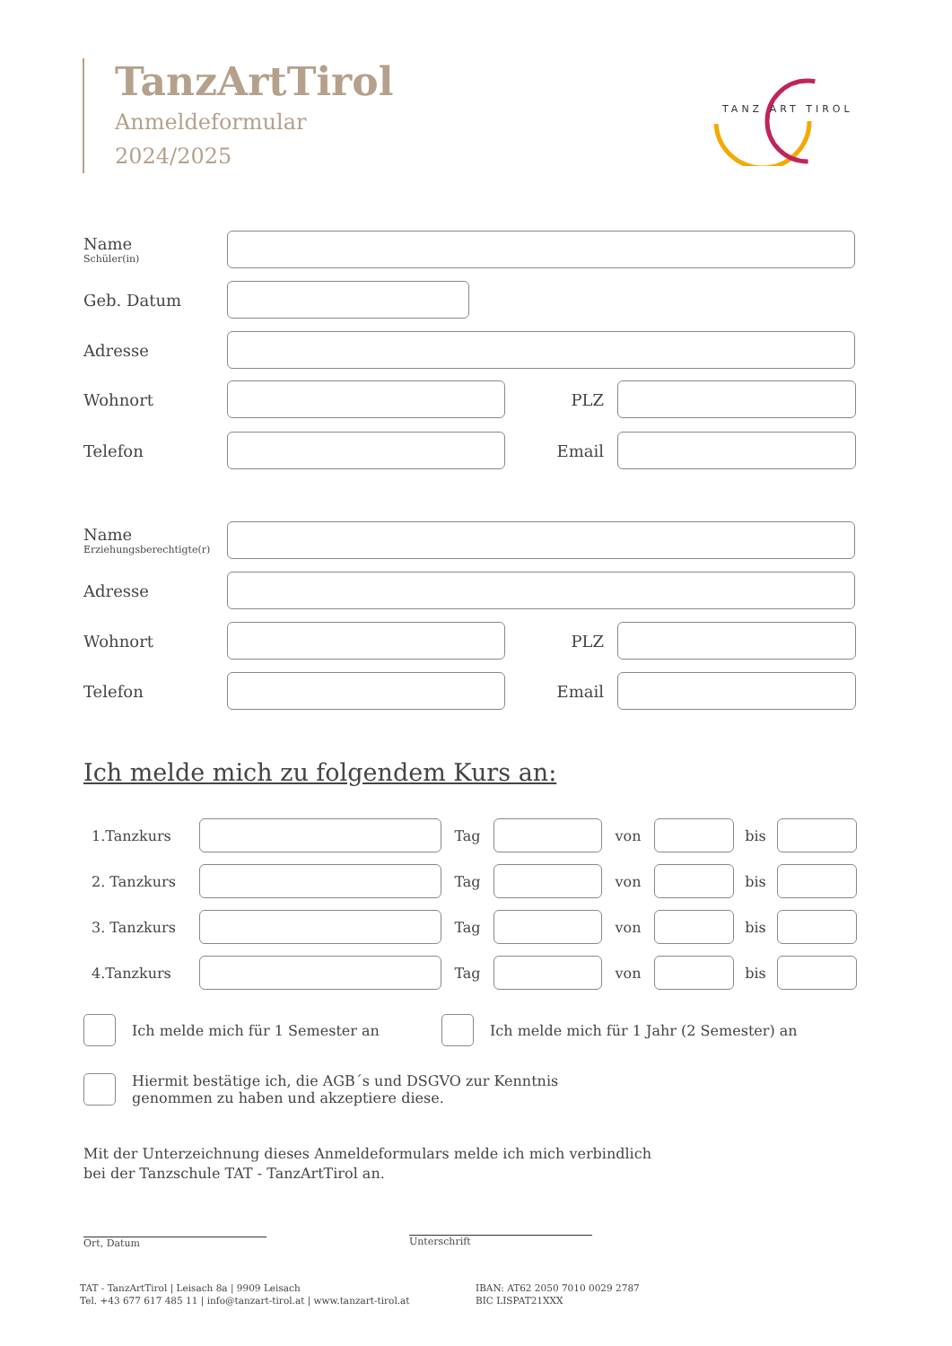TanzArtTirol
Anmeldeformular
2024/2025
TANZ ART TIROL
Name
Schüler(in)
Geb. Datum
Adresse
Wohnort PLZ
Telefon Email
Name
Erziehungsberechtigte(r)
Adresse
Wohnort PLZ
Telefon Email
Ich melde mich zu folgendem Kurs an:
1.Tanzkurs Tag von bis
2. Tanzkurs Tag von bis
3. Tanzkurs Tag von bis
4.Tanzkurs Tag von bis
Ich melde mich für 1 Semester an Ich melde mich für 1 Jahr (2 Semester) an
Hiermit bestätige ich, die AGB´s und DSGVO zur Kenntnis
genommen zu haben und akzeptiere diese.
Mit der Unterzeichnung dieses Anmeldeformulars melde ich mich verbindlich
bei der Tanzschule TAT - TanzArtTirol an.
Ort, Datum Unterschrift
TAT - TanzArtTirol | Leisach 8a | 9909 Leisach
Tel. +43 677 617 485 11 | info@tanzart-tirol.at | www.tanzart-tirol.at
IBAN: AT62 2050 7010 0029 2787
BIC LISPAT21XXX